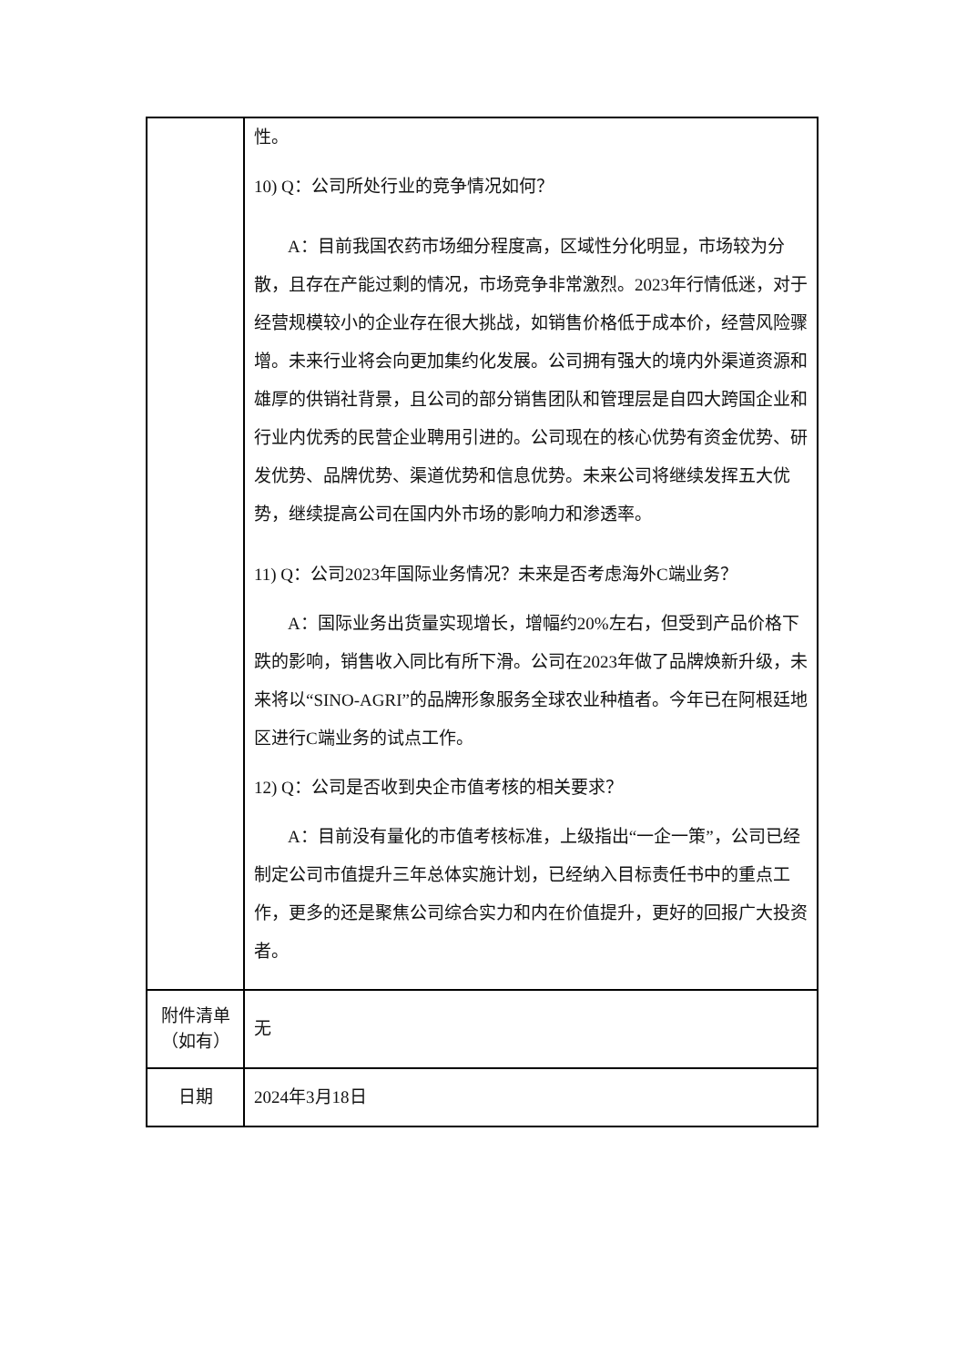| | 性。 10) Q：公司所处行业的竞争情况如何？ A：目前我国农药市场细分程度高，区域性分化明显，市场较为分散，且存在产能过剩的情况，市场竞争非常激烈。2023年行情低迷，对于经营规模较小的企业存在很大挑战，如销售价格低于成本价，经营风险骤增。未来行业将会向更加集约化发展。公司拥有强大的境内外渠道资源和雄厚的供销社背景，且公司的部分销售团队和管理层是自四大跨国企业和行业内优秀的民营企业聘用引进的。公司现在的核心优势有资金优势、研发优势、品牌优势、渠道优势和信息优势。未来公司将继续发挥五大优势，继续提高公司在国内外市场的影响力和渗透率。 11) Q：公司2023年国际业务情况？未来是否考虑海外C端业务？ A：国际业务出货量实现增长，增幅约20%左右，但受到产品价格下跌的影响，销售收入同比有所下滑。公司在2023年做了品牌焕新升级，未来将以“SINO-AGRI”的品牌形象服务全球农业种植者。今年已在阿根廷地区进行C端业务的试点工作。 12) Q：公司是否收到央企市值考核的相关要求？ A：目前没有量化的市值考核标准，上级指出“一企一策”，公司已经制定公司市值提升三年总体实施计划，已经纳入目标责任书中的重点工作，更多的还是聚焦公司综合实力和内在价值提升，更好的回报广大投资者。 |
| 附件清单 （如有） | 无 |
| 日期 | 2024年3月18日 |